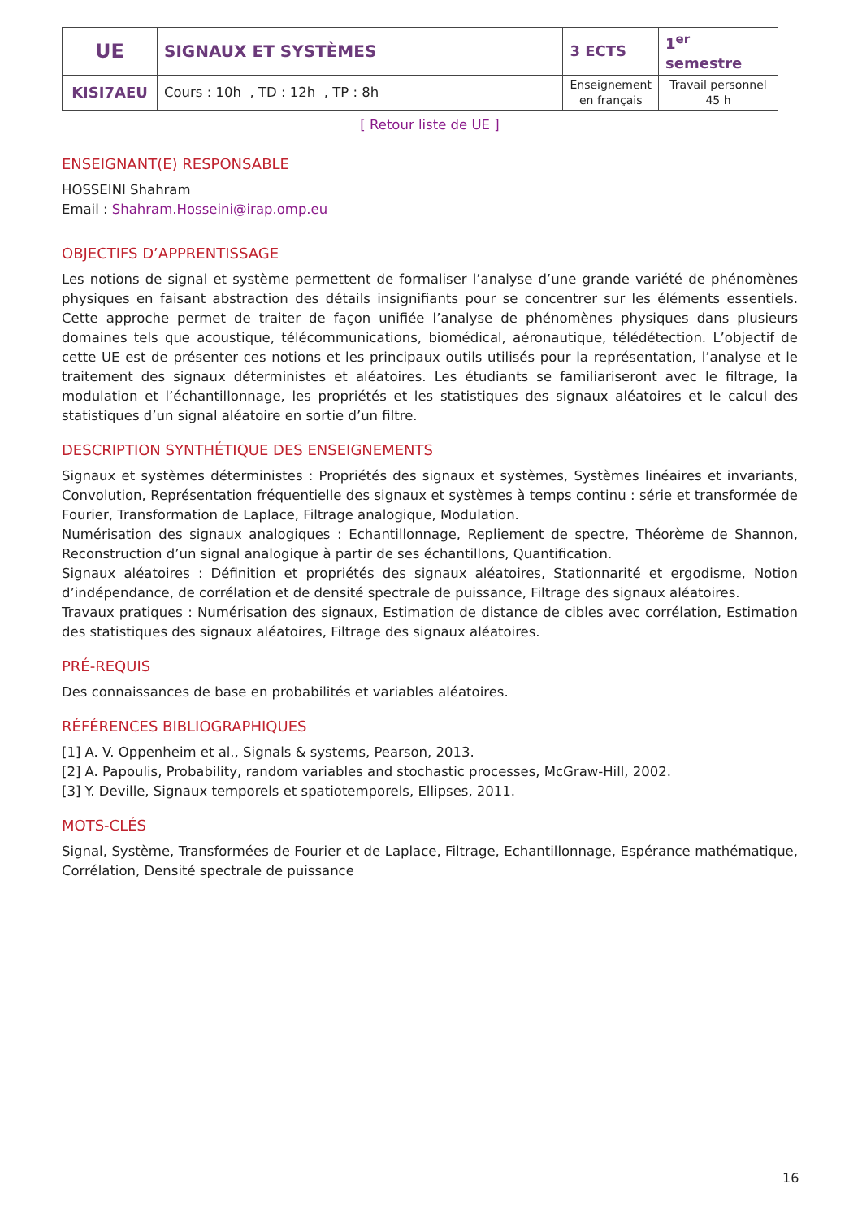| UE | SIGNAUX ET SYSTÈMES | 3 ECTS | 1<sup>er</sup> semestre |
| KISI7AEU | Cours : 10h , TD : 12h , TP : 8h | Enseignement en français | Travail personnel 45 h |
[ Retour liste de UE ]
ENSEIGNANT(E) RESPONSABLE
HOSSEINI Shahram
Email : Shahram.Hosseini@irap.omp.eu
OBJECTIFS D’APPRENTISSAGE
Les notions de signal et système permettent de formaliser l’analyse d’une grande variété de phénomènes physiques en faisant abstraction des détails insignifiants pour se concentrer sur les éléments essentiels. Cette approche permet de traiter de façon unifiée l’analyse de phénomènes physiques dans plusieurs domaines tels que acoustique, télécommunications, biomédical, aéronautique, télédétection. L’objectif de cette UE est de présenter ces notions et les principaux outils utilisés pour la représentation, l’analyse et le traitement des signaux déterministes et aléatoires. Les étudiants se familiariseront avec le filtrage, la modulation et l’échantillonnage, les propriétés et les statistiques des signaux aléatoires et le calcul des statistiques d’un signal aléatoire en sortie d’un filtre.
DESCRIPTION SYNTHÉTIQUE DES ENSEIGNEMENTS
Signaux et systèmes déterministes : Propriétés des signaux et systèmes, Systèmes linéaires et invariants, Convolution, Représentation fréquentielle des signaux et systèmes à temps continu : série et transformée de Fourier, Transformation de Laplace, Filtrage analogique, Modulation.
Numérisation des signaux analogiques : Echantillonnage, Repliement de spectre, Théorème de Shannon, Reconstruction d’un signal analogique à partir de ses échantillons, Quantification.
Signaux aléatoires : Définition et propriétés des signaux aléatoires, Stationnarité et ergodisme, Notion d’indépendance, de corrélation et de densité spectrale de puissance, Filtrage des signaux aléatoires.
Travaux pratiques : Numérisation des signaux, Estimation de distance de cibles avec corrélation, Estimation des statistiques des signaux aléatoires, Filtrage des signaux aléatoires.
PRÉ-REQUIS
Des connaissances de base en probabilités et variables aléatoires.
RÉFÉRENCES BIBLIOGRAPHIQUES
[1] A. V. Oppenheim et al., Signals & systems, Pearson, 2013.
[2] A. Papoulis, Probability, random variables and stochastic processes, McGraw-Hill, 2002.
[3] Y. Deville, Signaux temporels et spatiotemporels, Ellipses, 2011.
MOTS-CLÉS
Signal, Système, Transformées de Fourier et de Laplace, Filtrage, Echantillonnage, Espérance mathématique, Corrélation, Densité spectrale de puissance
16